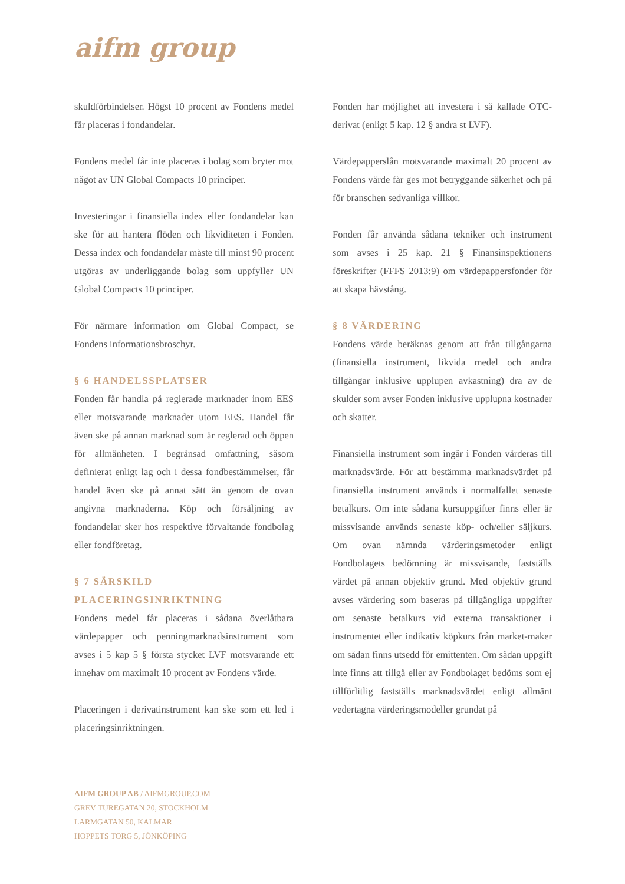aifm group
skuldförbindelser. Högst 10 procent av Fondens medel får placeras i fondandelar.
Fondens medel får inte placeras i bolag som bryter mot något av UN Global Compacts 10 principer.
Investeringar i finansiella index eller fondandelar kan ske för att hantera flöden och likviditeten i Fonden. Dessa index och fondandelar måste till minst 90 procent utgöras av underliggande bolag som uppfyller UN Global Compacts 10 principer.
För närmare information om Global Compact, se Fondens informationsbroschyr.
§ 6 HANDELSSPLATSER
Fonden får handla på reglerade marknader inom EES eller motsvarande marknader utom EES. Handel får även ske på annan marknad som är reglerad och öppen för allmänheten. I begränsad omfattning, såsom definierat enligt lag och i dessa fondbestämmelser, får handel även ske på annat sätt än genom de ovan angivna marknaderna. Köp och försäljning av fondandelar sker hos respektive förvaltande fondbolag eller fondföretag.
§ 7 SÄRSKILD PLACERINGSINRIKTNING
Fondens medel får placeras i sådana överlåtbara värdepapper och penningmarknadsinstrument som avses i 5 kap 5 § första stycket LVF motsvarande ett innehav om maximalt 10 procent av Fondens värde.
Placeringen i derivatinstrument kan ske som ett led i placeringsinriktningen.
Fonden har möjlighet att investera i så kallade OTC-derivat (enligt 5 kap. 12 § andra st LVF).
Värdepapperslån motsvarande maximalt 20 procent av Fondens värde får ges mot betryggande säkerhet och på för branschen sedvanliga villkor.
Fonden får använda sådana tekniker och instrument som avses i 25 kap. 21 § Finansinspektionens föreskrifter (FFFS 2013:9) om värdepappersfonder för att skapa hävstång.
§ 8 VÄRDERING
Fondens värde beräknas genom att från tillgångarna (finansiella instrument, likvida medel och andra tillgångar inklusive upplupen avkastning) dra av de skulder som avser Fonden inklusive upplupna kostnader och skatter.
Finansiella instrument som ingår i Fonden värderas till marknadsvärde. För att bestämma marknadsvärdet på finansiella instrument används i normalfallet senaste betalkurs. Om inte sådana kursuppgifter finns eller är missvisande används senaste köp- och/eller säljkurs. Om ovan nämnda värderingsmetoder enligt Fondbolagets bedömning är missvisande, fastställs värdet på annan objektiv grund. Med objektiv grund avses värdering som baseras på tillgängliga uppgifter om senaste betalkurs vid externa transaktioner i instrumentet eller indikativ köpkurs från market-maker om sådan finns utsedd för emittenten. Om sådan uppgift inte finns att tillgå eller av Fondbolaget bedöms som ej tillförlitlig fastställs marknadsvärdet enligt allmänt vedertagna värderingsmodeller grundat på
AIFM GROUP AB / AIFMGROUP.COM
GREV TUREGATAN 20, STOCKHOLM
LARMGATAN 50, KALMAR
HOPPETS TORG 5, JÖNKÖPING